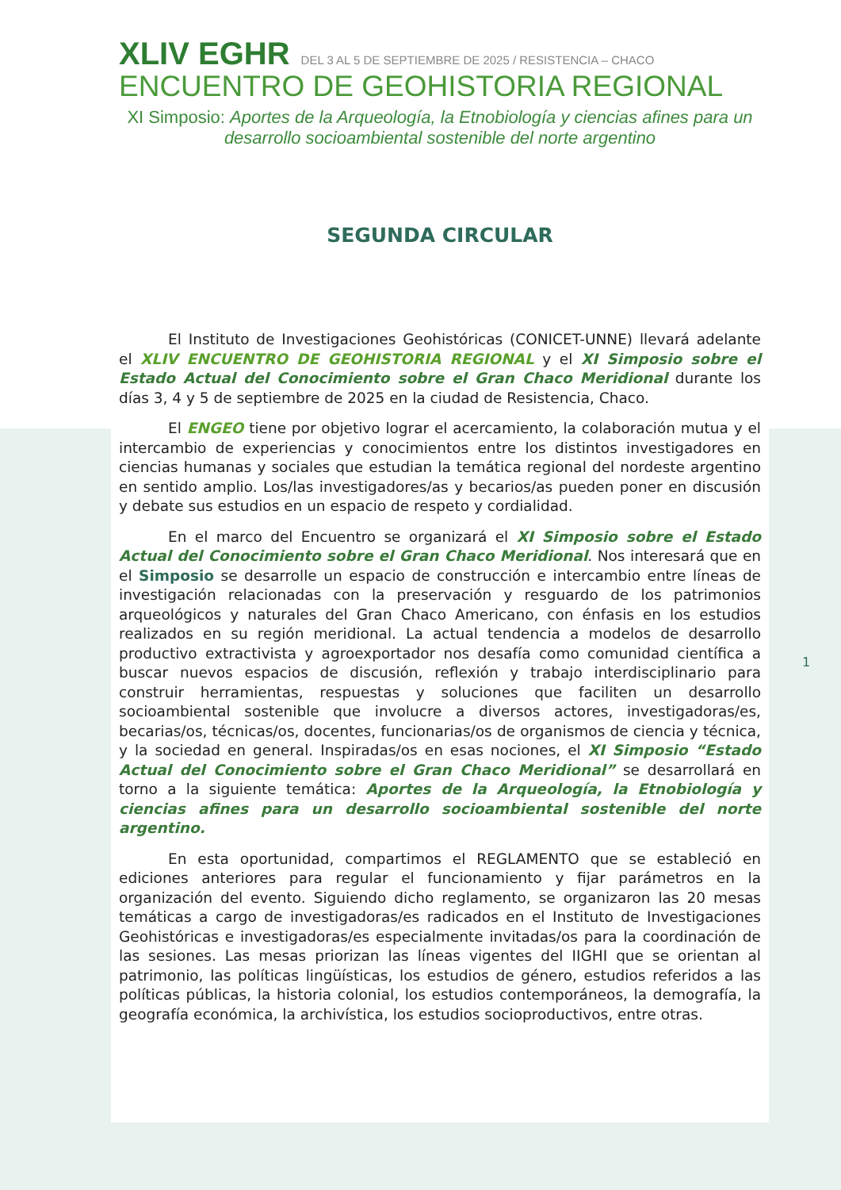XLIV EGHR DEL 3 AL 5 DE SEPTIEMBRE DE 2025 / RESISTENCIA – CHACO
ENCUENTRO DE GEOHISTORIA REGIONAL
XI Simposio: Aportes de la Arqueología, la Etnobiología y ciencias afines para un desarrollo socioambiental sostenible del norte argentino
SEGUNDA CIRCULAR
El Instituto de Investigaciones Geohistóricas (CONICET-UNNE) llevará adelante el XLIV ENCUENTRO DE GEOHISTORIA REGIONAL y el XI Simposio sobre el Estado Actual del Conocimiento sobre el Gran Chaco Meridional durante los días 3, 4 y 5 de septiembre de 2025 en la ciudad de Resistencia, Chaco.
El ENGEO tiene por objetivo lograr el acercamiento, la colaboración mutua y el intercambio de experiencias y conocimientos entre los distintos investigadores en ciencias humanas y sociales que estudian la temática regional del nordeste argentino en sentido amplio. Los/las investigadores/as y becarios/as pueden poner en discusión y debate sus estudios en un espacio de respeto y cordialidad.
En el marco del Encuentro se organizará el XI Simposio sobre el Estado Actual del Conocimiento sobre el Gran Chaco Meridional. Nos interesará que en el Simposio se desarrolle un espacio de construcción e intercambio entre líneas de investigación relacionadas con la preservación y resguardo de los patrimonios arqueológicos y naturales del Gran Chaco Americano, con énfasis en los estudios realizados en su región meridional. La actual tendencia a modelos de desarrollo productivo extractivista y agroexportador nos desafía como comunidad científica a buscar nuevos espacios de discusión, reflexión y trabajo interdisciplinario para construir herramientas, respuestas y soluciones que faciliten un desarrollo socioambiental sostenible que involucre a diversos actores, investigadoras/es, becarias/os, técnicas/os, docentes, funcionarias/os de organismos de ciencia y técnica, y la sociedad en general. Inspiradas/os en esas nociones, el XI Simposio “Estado Actual del Conocimiento sobre el Gran Chaco Meridional” se desarrollará en torno a la siguiente temática: Aportes de la Arqueología, la Etnobiología y ciencias afines para un desarrollo socioambiental sostenible del norte argentino.
En esta oportunidad, compartimos el REGLAMENTO que se estableció en ediciones anteriores para regular el funcionamiento y fijar parámetros en la organización del evento. Siguiendo dicho reglamento, se organizaron las 20 mesas temáticas a cargo de investigadoras/es radicados en el Instituto de Investigaciones Geohistóricas e investigadoras/es especialmente invitadas/os para la coordinación de las sesiones. Las mesas priorizan las líneas vigentes del IIGHI que se orientan al patrimonio, las políticas lingüísticas, los estudios de género, estudios referidos a las políticas públicas, la historia colonial, los estudios contemporáneos, la demografía, la geografía económica, la archivística, los estudios socioproductivos, entre otras.
1